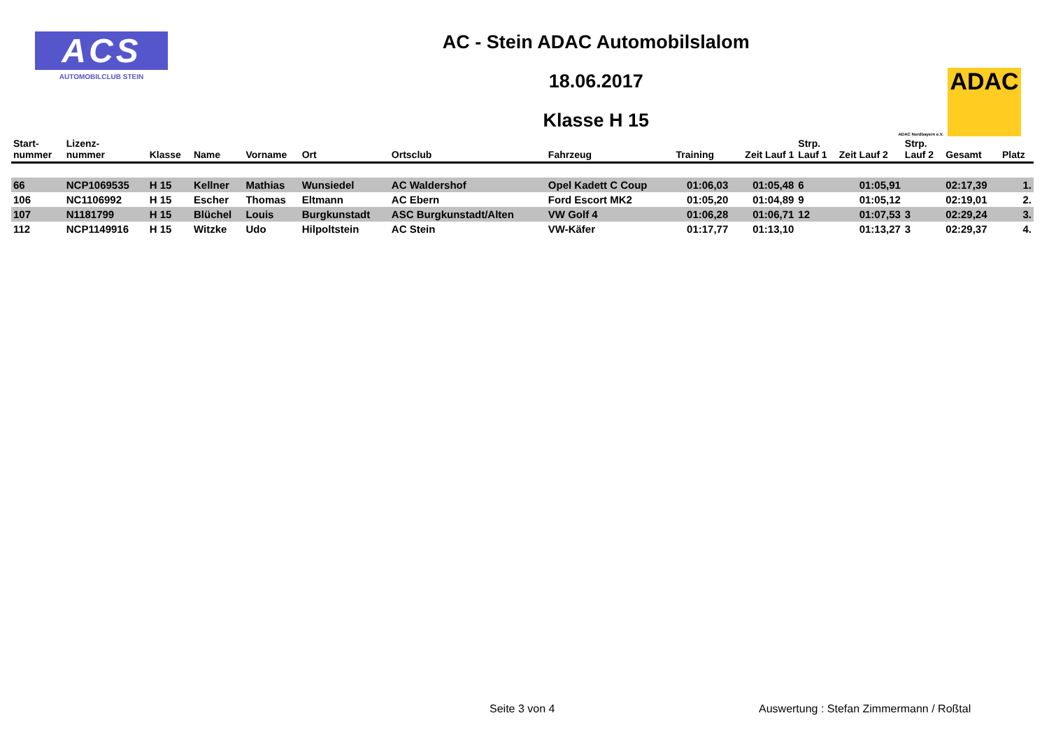ACS
AUTOMOBILCLUB STEIN
AC - Stein ADAC Automobilslalom
18.06.2017
Klasse H 15
ADAC Nordbayern e.V.
ADAC
| Start- nummer | Lizenz- nummer | Klasse | Name | Vorname | Ort | Ortsclub | Fahrzeug | Training | Zeit Lauf 1 | Strp. Lauf 1 | Zeit Lauf 2 | Strp. Lauf 2 | Gesamt | Platz |
| --- | --- | --- | --- | --- | --- | --- | --- | --- | --- | --- | --- | --- | --- | --- |
| 66 | NCP1069535 | H 15 | Kellner | Mathias | Wunsiedel | AC Waldershof | Opel Kadett C Coup | 01:06,03 | 01:05,48 | 6 | 01:05,91 | | 02:17,39 | 1. |
| 106 | NC1106992 | H 15 | Escher | Thomas | Eltmann | AC Ebern | Ford Escort MK2 | 01:05,20 | 01:04,89 | 9 | 01:05,12 | | 02:19,01 | 2. |
| 107 | N1181799 | H 15 | Blüchel | Louis | Burgkunstadt | ASC Burgkunstadt/Alten | VW Golf 4 | 01:06,28 | 01:06,71 | 12 | 01:07,53 | 3 | 02:29,24 | 3. |
| 112 | NCP1149916 | H 15 | Witzke | Udo | Hilpoltstein | AC Stein | VW-Käfer | 01:17,77 | 01:13,10 | | 01:13,27 | 3 | 02:29,37 | 4. |
Seite 3 von 4
Auswertung : Stefan Zimmermann / Roßtal